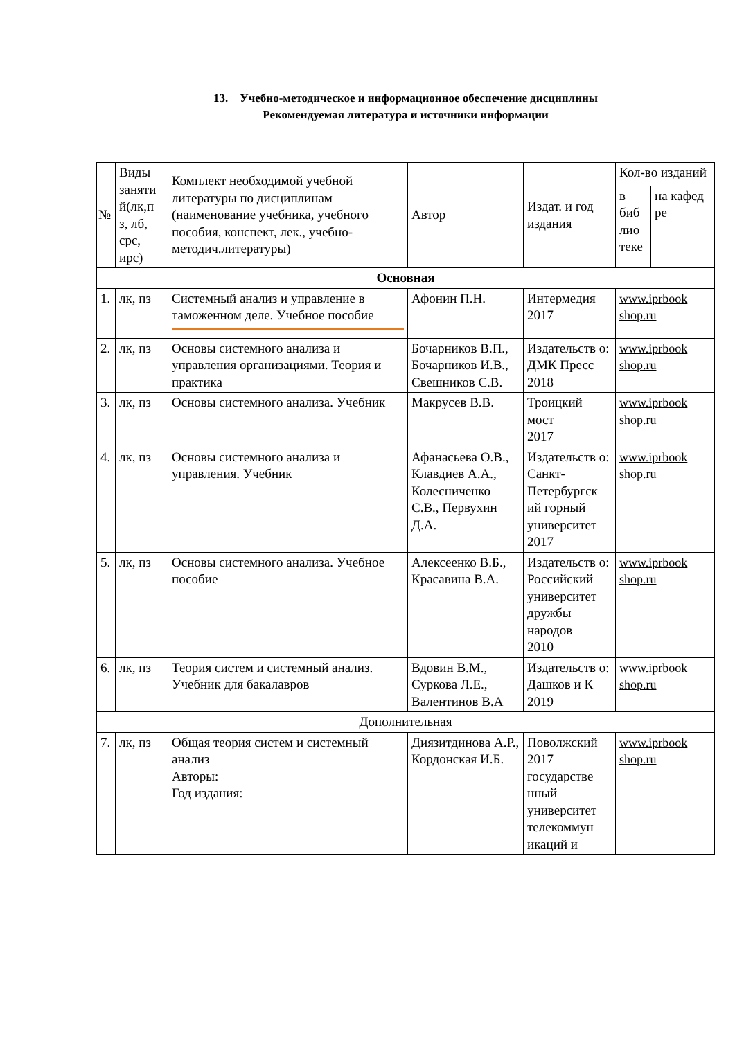13. Учебно-методическое и информационное обеспечение дисциплины
Рекомендуемая литература и источники информации
| № | Виды заняти й(лк,п з, лб, срс, ирс) | Комплект необходимой учебной литературы по дисциплинам (наименование учебника, учебного пособия, конспект, лек., учебно-методич.литературы) | Автор | Издат. и год издания | Кол-во изданий | |
| --- | --- | --- | --- | --- | --- | --- |
| | | | | | в биб лио теке | на кафед ре |
| Основная | | | | | | |
| 1. | лк, пз | Системный анализ и управление в таможенном деле. Учебное пособие | Афонин П.Н. | Интермедия 2017 | www.iprbook shop.ru | |
| 2. | лк, пз | Основы системного анализа и управления организациями. Теория и практика | Бочарников В.П., Бочарников И.В., Свешников С.В. | Издательств о: ДМК Пресс 2018 | www.iprbook shop.ru | |
| 3. | лк, пз | Основы системного анализа. Учебник | Макрусев В.В. | Троицкий мост 2017 | www.iprbook shop.ru | |
| 4. | лк, пз | Основы системного анализа и управления. Учебник | Афанасьева О.В., Клавдиев А.А., Колесниченко С.В., Первухин Д.А. | Издательств о: Санкт-Петербургск ий горный университет 2017 | www.iprbook shop.ru | |
| 5. | лк, пз | Основы системного анализа. Учебное пособие | Алексеенко В.Б., Красавина В.А. | Издательств о: Российский университет дружбы народов 2010 | www.iprbook shop.ru | |
| 6. | лк, пз | Теория систем и системный анализ. Учебник для бакалавров | Вдовин В.М., Суркова Л.Е., Валентинов В.А | Издательств о: Дашков и К 2019 | www.iprbook shop.ru | |
| Дополнительная | | | | | | |
| 7. | лк, пз | Общая теория систем и системный анализ Авторы: Год издания: | Диязитдинова А.Р., Кордонская И.Б. | Поволжский 2017 государстве нный университет телекоммун икаций и | www.iprbook shop.ru | |